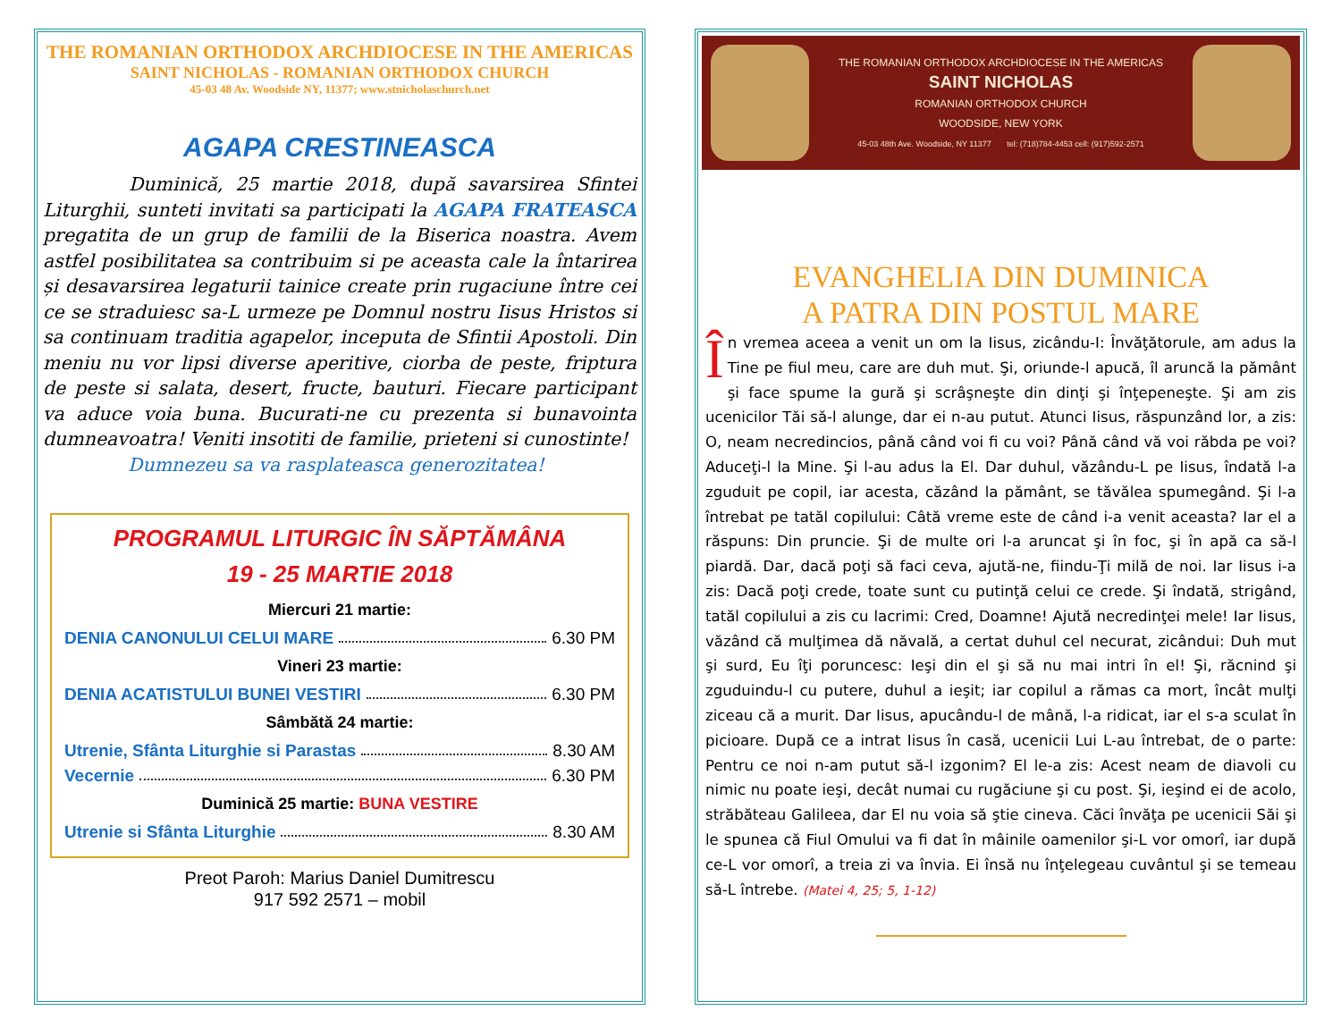THE ROMANIAN ORTHODOX ARCHDIOCESE IN THE AMERICAS
SAINT NICHOLAS - ROMANIAN ORTHODOX CHURCH
45-03 48 Av. Woodside NY, 11377; www.stnicholaschurch.net
AGAPA CRESTINEASCA
Duminică, 25 martie 2018, după savarsirea Sfintei Liturghii, sunteti invitati sa participati la AGAPA FRATEASCA pregatita de un grup de familii de la Biserica noastra. Avem astfel posibilitatea sa contribuim si pe aceasta cale la întarirea și desavarsirea legaturii tainice create prin rugaciune între cei ce se straduiesc sa-L urmeze pe Domnul nostru Iisus Hristos si sa continuam traditia agapelor, inceputa de Sfintii Apostoli. Din meniu nu vor lipsi diverse aperitive, ciorba de peste, friptura de peste si salata, desert, fructe, bauturi. Fiecare participant va aduce voia buna. Bucurati-ne cu prezenta si bunavointa dumneavoatra! Veniti insotiti de familie, prieteni si cunostinte!
Dumnezeu sa va rasplateasca generozitatea!
PROGRAMUL LITURGIC ÎN SĂPTĂMÂNA
19 - 25 MARTIE 2018
Miercuri 21 martie:
DENIA CANONULUI CELUI MARE 6.30 PM
Vineri 23 martie:
DENIA ACATISTULUI BUNEI VESTIRI 6.30 PM
Sâmbătă 24 martie:
Utrenie, Sfânta Liturghie si Parastas 8.30 AM
Vecernie 6.30 PM
Duminică 25 martie: BUNA VESTIRE
Utrenie si Sfânta Liturghie 8.30 AM
Preot Paroh: Marius Daniel Dumitrescu
917 592 2571 – mobil
THE ROMANIAN ORTHODOX ARCHDIOCESE IN THE AMERICAS
SAINT NICHOLAS
ROMANIAN ORTHODOX CHURCH
WOODSIDE, NEW YORK
45-03 48th Ave. Woodside, NY 11377 tel: (718)784-4453 cell: (917)592-2571
EVANGHELIA DIN DUMINICA
A PATRA DIN POSTUL MARE
În vremea aceea a venit un om la Iisus, zicându-I: Învăţătorule, am adus la Tine pe fiul meu, care are duh mut. Şi, oriunde-l apucă, îl aruncă la pământ şi face spume la gură şi scrâşneşte din dinţi şi înţepeneşte. Şi am zis ucenicilor Tăi să-l alunge, dar ei n-au putut. Atunci Iisus, răspunzând lor, a zis: O, neam necredincios, până când voi fi cu voi? Până când vă voi răbda pe voi? Aduceţi-l la Mine. Şi l-au adus la El. Dar duhul, văzându-L pe Iisus, îndată l-a zguduit pe copil, iar acesta, căzând la pământ, se tăvălea spumegând. Şi l-a întrebat pe tatăl copilului: Câtă vreme este de când i-a venit aceasta? Iar el a răspuns: Din pruncie. Şi de multe ori l-a aruncat şi în foc, şi în apă ca să-l piardă. Dar, dacă poţi să faci ceva, ajută-ne, fiindu-Ţi milă de noi. Iar Iisus i-a zis: Dacă poţi crede, toate sunt cu putinţă celui ce crede. Şi îndată, strigând, tatăl copilului a zis cu lacrimi: Cred, Doamne! Ajută necredinţei mele! Iar Iisus, văzând că mulţimea dă năvală, a certat duhul cel necurat, zicândui: Duh mut şi surd, Eu îţi poruncesc: Ieşi din el şi să nu mai intri în el! Şi, răcnind şi zguduindu-l cu putere, duhul a ieşit; iar copilul a rămas ca mort, încât mulţi ziceau că a murit. Dar Iisus, apucându-l de mână, l-a ridicat, iar el s-a sculat în picioare. După ce a intrat Iisus în casă, ucenicii Lui L-au întrebat, de o parte: Pentru ce noi n-am putut să-l izgonim? El le-a zis: Acest neam de diavoli cu nimic nu poate ieşi, decât numai cu rugăciune şi cu post. Şi, ieşind ei de acolo, străbăteau Galileea, dar El nu voia să ştie cineva. Căci învăţa pe ucenicii Săi şi le spunea că Fiul Omului va fi dat în mâinile oamenilor şi-L vor omorî, iar după ce-L vor omorî, a treia zi va învia. Ei însă nu înţelegeau cuvântul şi se temeau să-L întrebe. (Matei 4, 25; 5, 1-12)